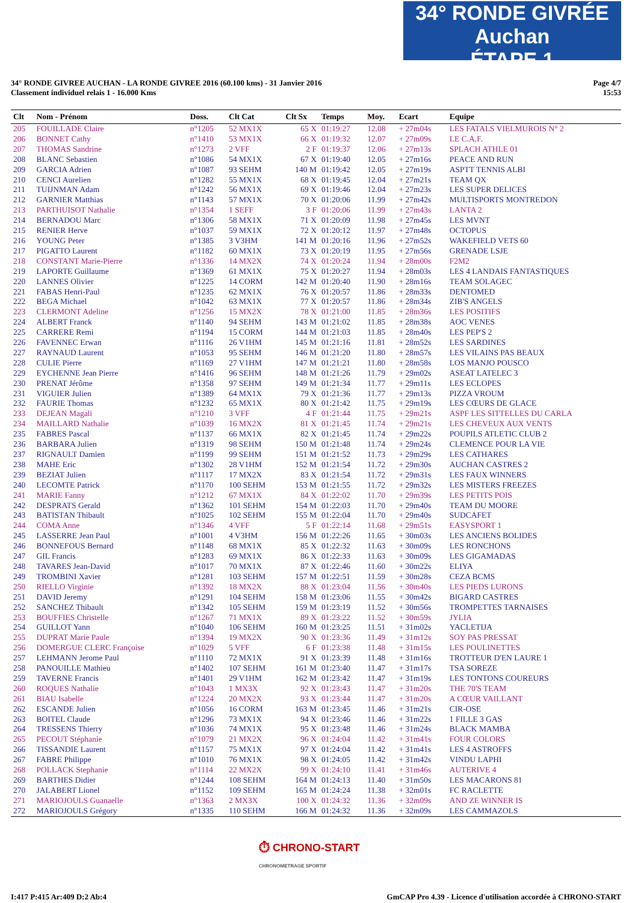34° RONDE GIVRÉE Auchan
ÉTAPE 1
34° RONDE GIVREE AUCHAN - LA RONDE GIVREE 2016 (60.100 kms) - 31 Janvier 2016
Classement individuel relais 1 - 16.000 Kms
Page 4/7
15:53
| Clt | Nom - Prénom | Doss. | Clt Cat | Clt Sx | Temps | Moy. | Ecart | Equipe |
| --- | --- | --- | --- | --- | --- | --- | --- | --- |
| 205 | FOUILLADE Claire | n°1205 | 52 MX1X | 65 X | 01:19:27 | 12.08 | + 27m04s | LES FATALS VIELMUROIS N° 2 |
| 206 | BONNET Cathy | n°1410 | 53 MX1X | 66 X | 01:19:32 | 12.07 | + 27m09s | LE C.A.F. |
| 207 | THOMAS Sandrine | n°1273 | 2 VFF | 2 F | 01:19:37 | 12.06 | + 27m13s | SPLACH ATHLE 01 |
| 208 | BLANC Sebastien | n°1086 | 54 MX1X | 67 X | 01:19:40 | 12.05 | + 27m16s | PEACE AND RUN |
| 209 | GARCIA Adrien | n°1087 | 93 SEHM | 140 M | 01:19:42 | 12.05 | + 27m19s | ASPTT TENNIS ALBI |
| 210 | CENCI Aurelien | n°1282 | 55 MX1X | 68 X | 01:19:45 | 12.04 | + 27m21s | TEAM QX |
| 211 | TUIJNMAN Adam | n°1242 | 56 MX1X | 69 X | 01:19:46 | 12.04 | + 27m23s | LES SUPER DELICES |
| 212 | GARNIER Matthias | n°1143 | 57 MX1X | 70 X | 01:20:06 | 11.99 | + 27m42s | MULTISPORTS MONTREDON |
| 213 | PARTHUISOT Nathalie | n°1354 | 1 SEFF | 3 F | 01:20:06 | 11.99 | + 27m43s | LANTA 2 |
| 214 | BERNADOU Marc | n°1306 | 58 MX1X | 71 X | 01:20:09 | 11.98 | + 27m45s | LES MVNT |
| 215 | RENIER Herve | n°1037 | 59 MX1X | 72 X | 01:20:12 | 11.97 | + 27m48s | OCTOPUS |
| 216 | YOUNG Peter | n°1385 | 3 V3HM | 141 M | 01:20:16 | 11.96 | + 27m52s | WAKEFIELD VETS 60 |
| 217 | PIGATTO Laurent | n°1182 | 60 MX1X | 73 X | 01:20:19 | 11.95 | + 27m56s | GRENADE LSJE |
| 218 | CONSTANT Marie-Pierre | n°1336 | 14 MX2X | 74 X | 01:20:24 | 11.94 | + 28m00s | F2M2 |
| 219 | LAPORTE Guillaume | n°1369 | 61 MX1X | 75 X | 01:20:27 | 11.94 | + 28m03s | LES 4 LANDAIS FANTASTIQUES |
| 220 | LANNES Olivier | n°1225 | 14 CORM | 142 M | 01:20:40 | 11.90 | + 28m16s | TEAM SOLAGEC |
| 221 | FABAS Henri-Paul | n°1235 | 62 MX1X | 76 X | 01:20:57 | 11.86 | + 28m33s | DENTOMED |
| 222 | BEGA Michael | n°1042 | 63 MX1X | 77 X | 01:20:57 | 11.86 | + 28m34s | ZIB'S ANGELS |
| 223 | CLERMONT Adeline | n°1256 | 15 MX2X | 78 X | 01:21:00 | 11.85 | + 28m36s | LES POSITIFS |
| 224 | ALBERT Franck | n°1140 | 94 SEHM | 143 M | 01:21:02 | 11.85 | + 28m38s | AOC VENES |
| 225 | CARRERE Remi | n°1194 | 15 CORM | 144 M | 01:21:03 | 11.85 | + 28m40s | LES PEP'S 2 |
| 226 | FAVENNEC Erwan | n°1116 | 26 V1HM | 145 M | 01:21:16 | 11.81 | + 28m52s | LES SARDINES |
| 227 | RAYNAUD Laurent | n°1053 | 95 SEHM | 146 M | 01:21:20 | 11.80 | + 28m57s | LES VILAINS PAS BEAUX |
| 228 | CULIE Pierre | n°1169 | 27 V1HM | 147 M | 01:21:21 | 11.80 | + 28m58s | LOS MANJO POUSCO |
| 229 | EYCHENNE Jean Pierre | n°1416 | 96 SEHM | 148 M | 01:21:26 | 11.79 | + 29m02s | ASEAT LATELEC 3 |
| 230 | PRENAT Jérôme | n°1358 | 97 SEHM | 149 M | 01:21:34 | 11.77 | + 29m11s | LES ECLOPES |
| 231 | VIGUIER Julien | n°1389 | 64 MX1X | 79 X | 01:21:36 | 11.77 | + 29m13s | PIZZA VROUM |
| 232 | FAURIE Thomas | n°1232 | 65 MX1X | 80 X | 01:21:42 | 11.75 | + 29m19s | LES CŒURS DE GLACE |
| 233 | DEJEAN Magali | n°1210 | 3 VFF | 4 F | 01:21:44 | 11.75 | + 29m21s | ASPF LES SITTELLES DU CARLA |
| 234 | MAILLARD Nathalie | n°1039 | 16 MX2X | 81 X | 01:21:45 | 11.74 | + 29m21s | LES CHEVEUX AUX VENTS |
| 235 | FABRES Pascal | n°1137 | 66 MX1X | 82 X | 01:21:45 | 11.74 | + 29m22s | POUPILS ATLETIC CLUB 2 |
| 236 | BARBARA Julien | n°1319 | 98 SEHM | 150 M | 01:21:48 | 11.74 | + 29m24s | CLEMENCE POUR LA VIE |
| 237 | RIGNAULT Damien | n°1199 | 99 SEHM | 151 M | 01:21:52 | 11.73 | + 29m29s | LES CATHARES |
| 238 | MAHE Eric | n°1302 | 28 V1HM | 152 M | 01:21:54 | 11.72 | + 29m30s | AUCHAN CASTRES 2 |
| 239 | BEZIAT Julien | n°1117 | 17 MX2X | 83 X | 01:21:54 | 11.72 | + 29m31s | LES FAUX WINNERS |
| 240 | LECOMTE Patrick | n°1170 | 100 SEHM | 153 M | 01:21:55 | 11.72 | + 29m32s | LES MISTERS FREEZES |
| 241 | MARIE Fanny | n°1212 | 67 MX1X | 84 X | 01:22:02 | 11.70 | + 29m39s | LES PETITS POIS |
| 242 | DESPRATS Gerald | n°1362 | 101 SEHM | 154 M | 01:22:03 | 11.70 | + 29m40s | TEAM DU MOORE |
| 243 | BATISTAN Thibault | n°1025 | 102 SEHM | 155 M | 01:22:04 | 11.70 | + 29m40s | SUDCAFET |
| 244 | COMA Anne | n°1346 | 4 VFF | 5 F | 01:22:14 | 11.68 | + 29m51s | EASYSPORT 1 |
| 245 | LASSERRE Jean Paul | n°1001 | 4 V3HM | 156 M | 01:22:26 | 11.65 | + 30m03s | LES ANCIENS BOLIDES |
| 246 | BONNEFOUS Bernard | n°1148 | 68 MX1X | 85 X | 01:22:32 | 11.63 | + 30m09s | LES RONCHONS |
| 247 | GIL Francis | n°1283 | 69 MX1X | 86 X | 01:22:33 | 11.63 | + 30m09s | LES GIGAMADAS |
| 248 | TAVARES Jean-David | n°1017 | 70 MX1X | 87 X | 01:22:46 | 11.60 | + 30m22s | ELIYA |
| 249 | TROMBINI Xavier | n°1281 | 103 SEHM | 157 M | 01:22:51 | 11.59 | + 30m28s | CEZA BCMS |
| 250 | RIELLO Virginie | n°1392 | 18 MX2X | 88 X | 01:23:04 | 11.56 | + 30m40s | LES PIEDS LURONS |
| 251 | DAVID Jeremy | n°1291 | 104 SEHM | 158 M | 01:23:06 | 11.55 | + 30m42s | BIGARD CASTRES |
| 252 | SANCHEZ Thibault | n°1342 | 105 SEHM | 159 M | 01:23:19 | 11.52 | + 30m56s | TROMPETTES TARNAISES |
| 253 | BOUFFIES Christelle | n°1267 | 71 MX1X | 89 X | 01:23:22 | 11.52 | + 30m59s | JYLIA |
| 254 | GUILLOT Yann | n°1040 | 106 SEHM | 160 M | 01:23:25 | 11.51 | + 31m02s | YACLETIJA |
| 255 | DUPRAT Marie Paule | n°1394 | 19 MX2X | 90 X | 01:23:36 | 11.49 | + 31m12s | SOY PAS PRESSAT |
| 256 | DOMERGUE CLERC Françoise | n°1029 | 5 VFF | 6 F | 01:23:38 | 11.48 | + 31m15s | LES POULINETTES |
| 257 | LEHMANN Jerome Paul | n°1110 | 72 MX1X | 91 X | 01:23:39 | 11.48 | + 31m16s | TROTTEUR D'EN LAURE 1 |
| 258 | PANOUILLE Mathieu | n°1402 | 107 SEHM | 161 M | 01:23:40 | 11.47 | + 31m17s | TSA SOREZE |
| 259 | TAVERNE Francis | n°1401 | 29 V1HM | 162 M | 01:23:42 | 11.47 | + 31m19s | LES TONTONS COUREURS |
| 260 | ROQUES Nathalie | n°1043 | 1 MX3X | 92 X | 01:23:43 | 11.47 | + 31m20s | THE 70'S TEAM |
| 261 | BIAU Isabelle | n°1224 | 20 MX2X | 93 X | 01:23:44 | 11.47 | + 31m20s | A CŒUR VAILLANT |
| 262 | ESCANDE Julien | n°1056 | 16 CORM | 163 M | 01:23:45 | 11.46 | + 31m21s | CIR-OSE |
| 263 | BOITEL Claude | n°1296 | 73 MX1X | 94 X | 01:23:46 | 11.46 | + 31m22s | 1 FILLE 3 GAS |
| 264 | TRESSENS Thierry | n°1036 | 74 MX1X | 95 X | 01:23:48 | 11.46 | + 31m24s | BLACK MAMBA |
| 265 | PECOUT Stéphanie | n°1079 | 21 MX2X | 96 X | 01:24:04 | 11.42 | + 31m41s | FOUR COLORS |
| 266 | TISSANDIE Laurent | n°1157 | 75 MX1X | 97 X | 01:24:04 | 11.42 | + 31m41s | LES 4 ASTROFFS |
| 267 | FABRE Philippe | n°1010 | 76 MX1X | 98 X | 01:24:05 | 11.42 | + 31m42s | VINDU LAPHI |
| 268 | POLLACK Stephanie | n°1114 | 22 MX2X | 99 X | 01:24:10 | 11.41 | + 31m46s | AUTERIVE 4 |
| 269 | BARTHES Didier | n°1244 | 108 SEHM | 164 M | 01:24:13 | 11.40 | + 31m50s | LES MACARONS 81 |
| 270 | JALABERT Lionel | n°1152 | 109 SEHM | 165 M | 01:24:24 | 11.38 | + 32m01s | FC RACLETTE |
| 271 | MARIOJOULS Guanaelle | n°1363 | 2 MX3X | 100 X | 01:24:32 | 11.36 | + 32m09s | AND ZE WINNER IS |
| 272 | MARIOJOULS Grégory | n°1335 | 110 SEHM | 166 M | 01:24:32 | 11.36 | + 32m09s | LES CAMMAZOLS |
⏱ CHRONO-START
CHRONOMETRAGE SPORTIF
I:417 P:415 Ar:409 D:2 Ab:4 GmCAP Pro 4.39 - Licence d'utilisation accordée à CHRONO-START